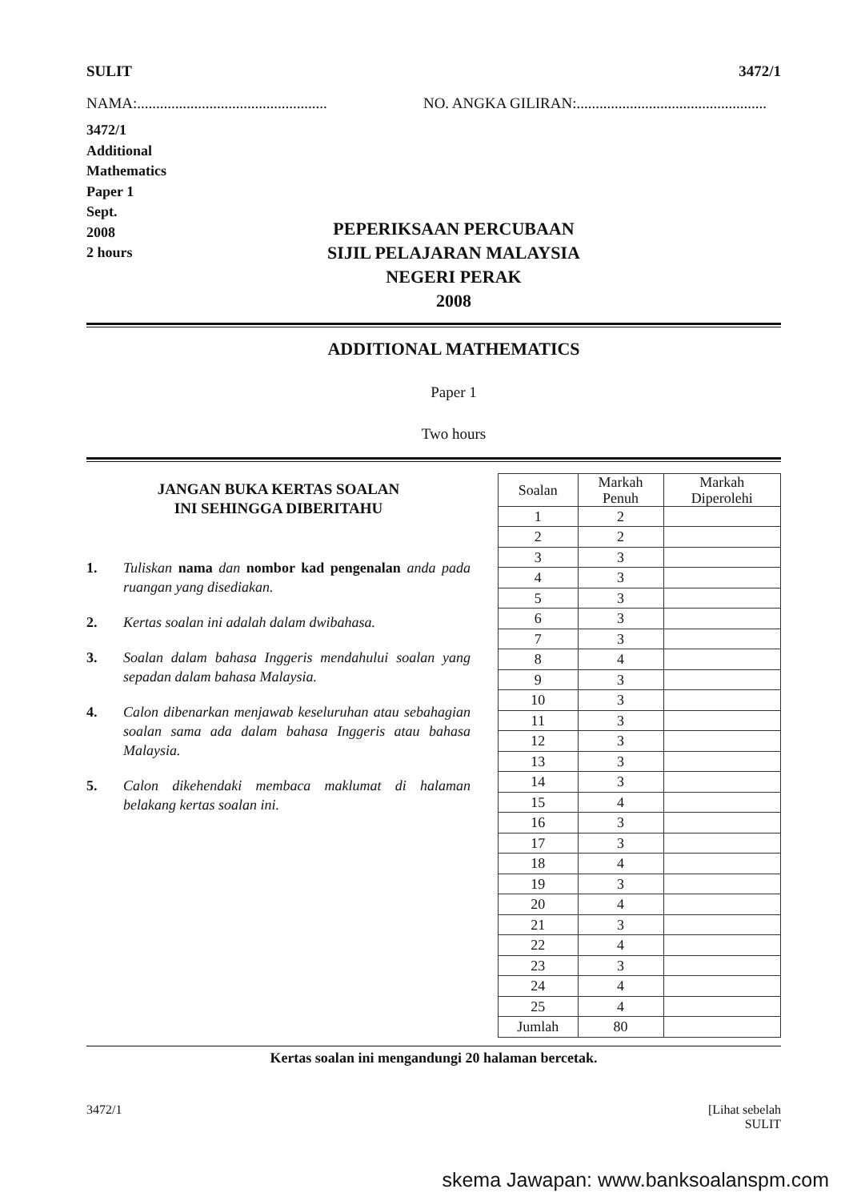SULIT 3472/1
NAMA:.................................................. NO. ANGKA GILIRAN:..................................................
3472/1
Additional
Mathematics
Paper 1
Sept.
2008
2 hours
PEPERIKSAAN PERCUBAAN
SIJIL PELAJARAN MALAYSIA
NEGERI PERAK
2008
ADDITIONAL MATHEMATICS
Paper 1
Two hours
JANGAN BUKA KERTAS SOALAN
INI SEHINGGA DIBERITAHU
1. Tuliskan nama dan nombor kad pengenalan anda pada ruangan yang disediakan.
2. Kertas soalan ini adalah dalam dwibahasa.
3. Soalan dalam bahasa Inggeris mendahului soalan yang sepadan dalam bahasa Malaysia.
4. Calon dibenarkan menjawab keseluruhan atau sebahagian soalan sama ada dalam bahasa Inggeris atau bahasa Malaysia.
5. Calon dikehendaki membaca maklumat di halaman belakang kertas soalan ini.
| Soalan | Markah Penuh | Markah Diperolehi |
| --- | --- | --- |
| 1 | 2 | |
| 2 | 2 | |
| 3 | 3 | |
| 4 | 3 | |
| 5 | 3 | |
| 6 | 3 | |
| 7 | 3 | |
| 8 | 4 | |
| 9 | 3 | |
| 10 | 3 | |
| 11 | 3 | |
| 12 | 3 | |
| 13 | 3 | |
| 14 | 3 | |
| 15 | 4 | |
| 16 | 3 | |
| 17 | 3 | |
| 18 | 4 | |
| 19 | 3 | |
| 20 | 4 | |
| 21 | 3 | |
| 22 | 4 | |
| 23 | 3 | |
| 24 | 4 | |
| 25 | 4 | |
| Jumlah | 80 | |
Kertas soalan ini mengandungi 20 halaman bercetak.
3472/1 [Lihat sebelah
SULIT
skema Jawapan: www.banksoalanspm.com